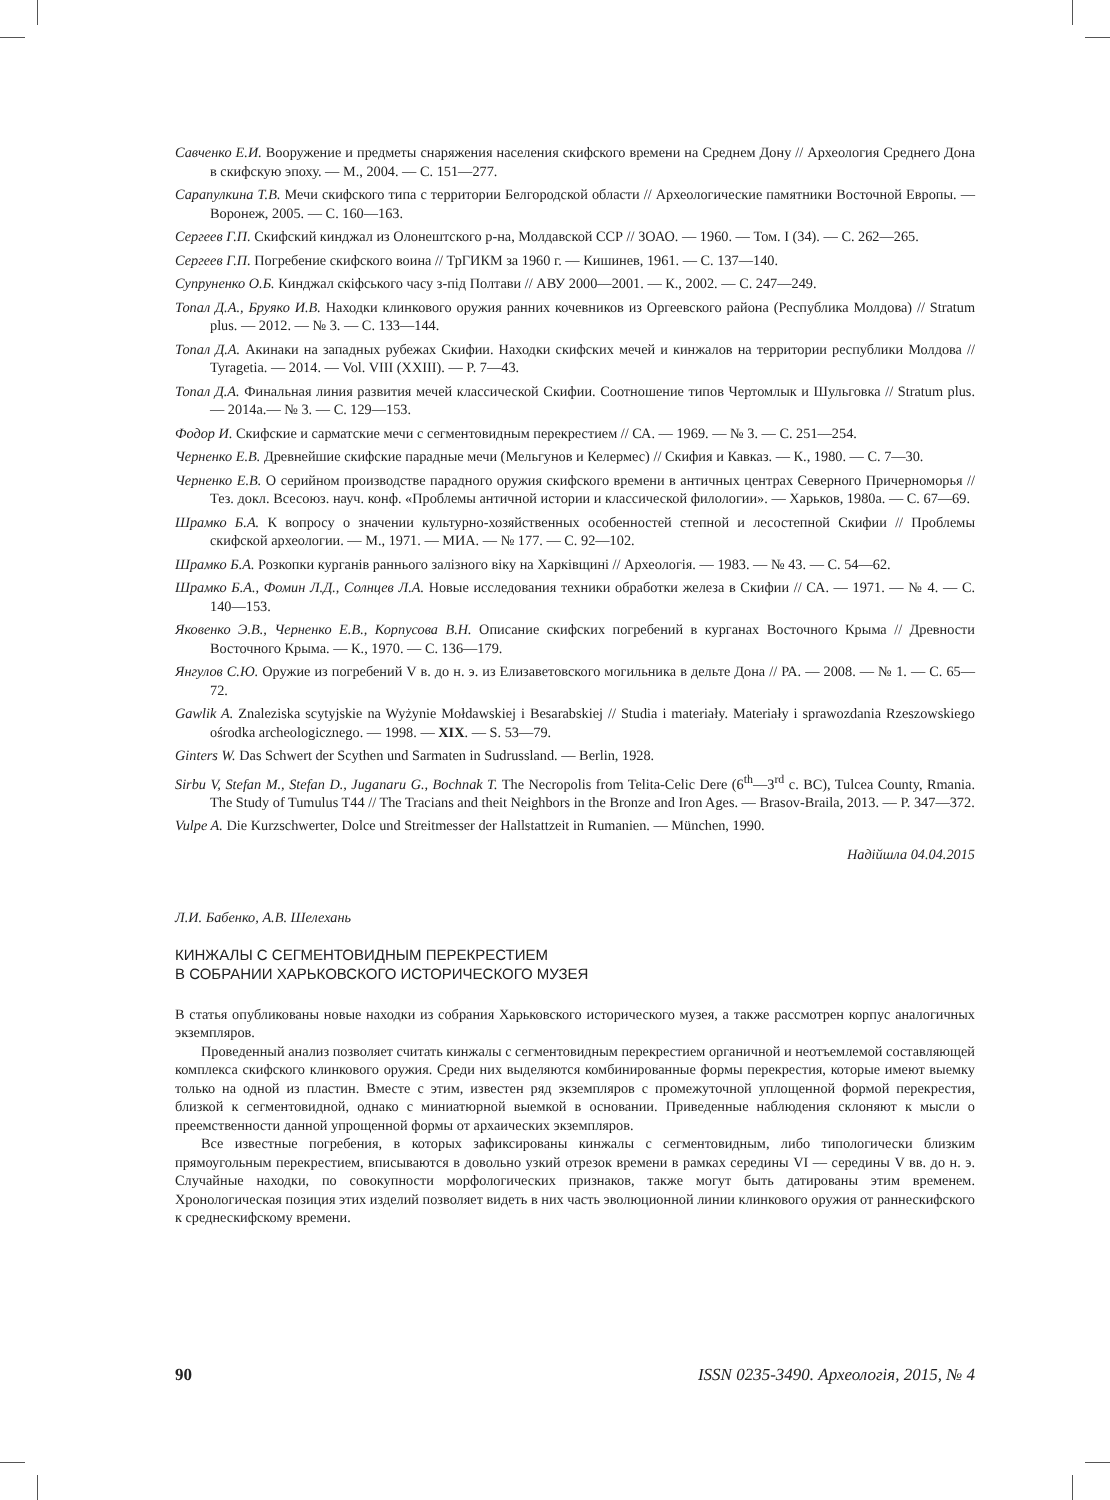Савченко Е.И. Вооружение и предметы снаряжения населения скифского времени на Среднем Дону // Археология Среднего Дона в скифскую эпоху. — М., 2004. — С. 151—277.
Сарапулкина Т.В. Мечи скифского типа с территории Белгородской области // Археологические памятники Восточной Европы. — Воронеж, 2005. — С. 160—163.
Сергеев Г.П. Скифский кинджал из Олонештского р-на, Молдавской ССР // ЗОАО. — 1960. — Том. I (34). — С. 262—265.
Сергеев Г.П. Погребение скифского воина // ТрГИКМ за 1960 г. — Кишинев, 1961. — С. 137—140.
Супруненко О.Б. Кинджал скіфського часу з-під Полтави // АВУ 2000—2001. — К., 2002. — С. 247—249.
Топал Д.А., Бруяко И.В. Находки клинкового оружия ранних кочевников из Оргеевского района (Республика Молдова) // Stratum plus. — 2012. — № 3. — С. 133—144.
Топал Д.А. Акинаки на западных рубежах Скифии. Находки скифских мечей и кинжалов на территории республики Молдова // Tyragetia. — 2014. — Vol. VIII (XXIII). — P. 7—43.
Топал Д.А. Финальная линия развития мечей классической Скифии. Соотношение типов Чертомлык и Шульговка // Stratum plus. — 2014а.— № 3. — С. 129—153.
Фодор И. Скифские и сарматские мечи с сегментовидным перекрестием // СА. — 1969. — № 3. — С. 251—254.
Черненко Е.В. Древнейшие скифские парадные мечи (Мельгунов и Келермес) // Скифия и Кавказ. — К., 1980. — С. 7—30.
Черненко Е.В. О серийном производстве парадного оружия скифского времени в античных центрах Северного Причерноморья // Тез. докл. Всесоюз. науч. конф. «Проблемы античной истории и классической филологии». — Харьков, 1980а. — С. 67—69.
Шрамко Б.А. К вопросу о значении культурно-хозяйственных особенностей степной и лесостепной Скифии // Проблемы скифской археологии. — М., 1971. — МИА. — № 177. — С. 92—102.
Шрамко Б.А. Розкопки курганів раннього залізного віку на Харківщині // Археологія. — 1983. — № 43. — С. 54—62.
Шрамко Б.А., Фомин Л.Д., Солнцев Л.А. Новые исследования техники обработки железа в Скифии // СА. — 1971. — № 4. — С. 140—153.
Яковенко Э.В., Черненко Е.В., Корпусова В.Н. Описание скифских погребений в курганах Восточного Крыма // Древности Восточного Крыма. — К., 1970. — С. 136—179.
Янгулов С.Ю. Оружие из погребений V в. до н. э. из Елизаветовского могильника в дельте Дона // РА. — 2008. — № 1. — С. 65—72.
Gawlik A. Znaleziska scytyjskie na Wyżynie Mołdawskiej i Besarabskiej // Studia i materiały. Materiały i sprawozdania Rzeszowskiego ośrodka archeologicznego. — 1998. — XIX. — S. 53—79.
Ginters W. Das Schwert der Scythen und Sarmaten in Sudrussland. — Berlin, 1928.
Sirbu V, Stefan M., Stefan D., Juganaru G., Bochnak T. The Necropolis from Telita-Celic Dere (6<sup>th</sup>—3<sup>rd</sup> c. BC), Tulcea County, Rmania. The Study of Tumulus T44 // The Tracians and theit Neighbors in the Bronze and Iron Ages. — Brasov-Braila, 2013. — P. 347—372.
Vulpe A. Die Kurzschwerter, Dolce und Streitmesser der Hallstattzeit in Rumanien. — München, 1990.
Надійшла 04.04.2015
Л.И. Бабенко, А.В. Шелехань
КИНЖАЛЫ С СЕГМЕНТОВИДНЫМ ПЕРЕКРЕСТИЕМ
В СОБРАНИИ ХАРЬКОВСКОГО ИСТОРИЧЕСКОГО МУЗЕЯ
В статья опубликованы новые находки из собрания Харьковского исторического музея, а также рассмотрен корпус аналогичных экземпляров.
Проведенный анализ позволяет считать кинжалы с сегментовидным перекрестием органичной и неотъемлемой составляющей комплекса скифского клинкового оружия. Среди них выделяются комбинированные формы перекрестия, которые имеют выемку только на одной из пластин. Вместе с этим, известен ряд экземпляров с промежуточной уплощенной формой перекрестия, близкой к сегментовидной, однако с миниатюрной выемкой в основании. Приведенные наблюдения склоняют к мысли о преемственности данной упрощенной формы от архаических экземпляров.
Все известные погребения, в которых зафиксированы кинжалы с сегментовидным, либо типологически близким прямоугольным перекрестием, вписываются в довольно узкий отрезок времени в рамках середины VI — середины V вв. до н. э. Случайные находки, по совокупности морфологических признаков, также могут быть датированы этим временем. Хронологическая позиция этих изделий позволяет видеть в них часть эволюционной линии клинкового оружия от раннескифского к среднескифскому времени.
90 ISSN 0235-3490. Археологія, 2015, № 4